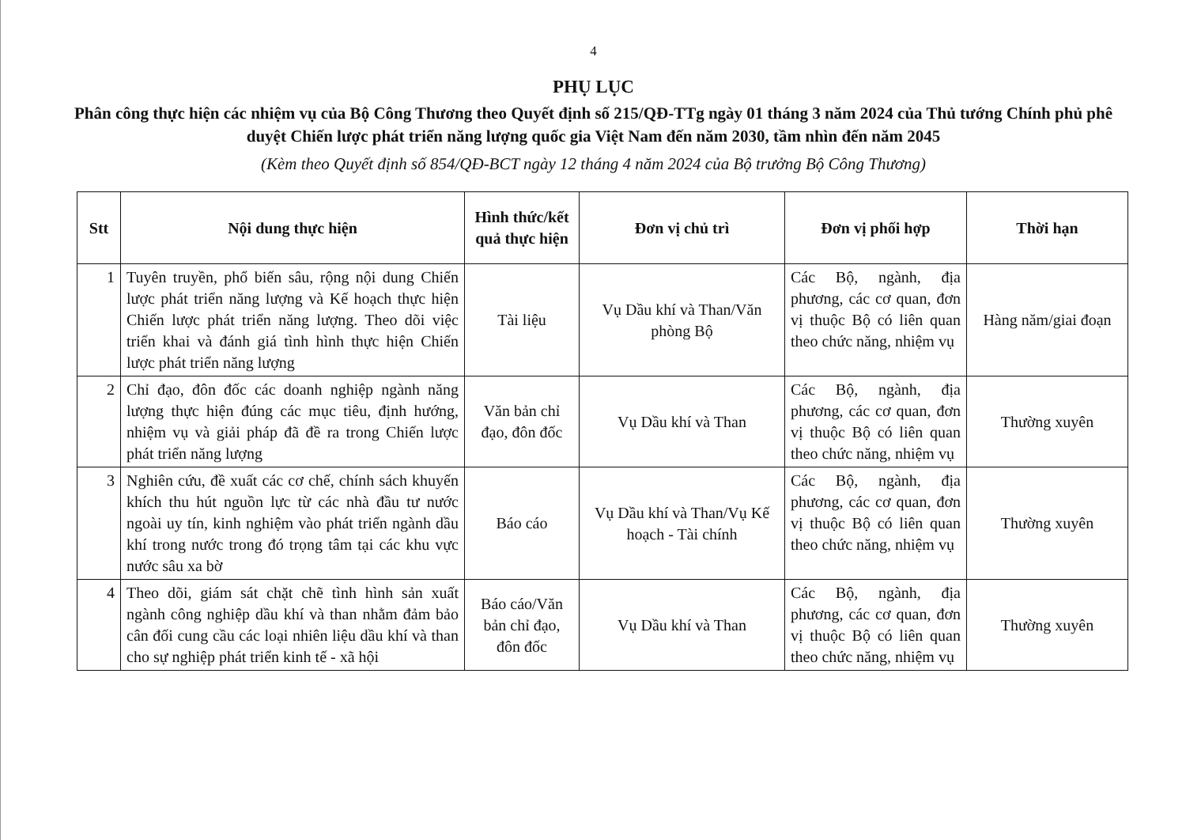4
PHỤ LỤC
Phân công thực hiện các nhiệm vụ của Bộ Công Thương theo Quyết định số 215/QĐ-TTg ngày 01 tháng 3 năm 2024 của Thủ tướng Chính phủ phê duyệt Chiến lược phát triển năng lượng quốc gia Việt Nam đến năm 2030, tầm nhìn đến năm 2045
(Kèm theo Quyết định số 854/QĐ-BCT ngày 12 tháng 4 năm 2024 của Bộ trưởng Bộ Công Thương)
| Stt | Nội dung thực hiện | Hình thức/kết quả thực hiện | Đơn vị chủ trì | Đơn vị phối hợp | Thời hạn |
| --- | --- | --- | --- | --- | --- |
| 1 | Tuyên truyền, phổ biến sâu, rộng nội dung Chiến lược phát triển năng lượng và Kế hoạch thực hiện Chiến lược phát triển năng lượng. Theo dõi việc triển khai và đánh giá tình hình thực hiện Chiến lược phát triển năng lượng | Tài liệu | Vụ Dầu khí và Than/Văn phòng Bộ | Các Bộ, ngành, địa phương, các cơ quan, đơn vị thuộc Bộ có liên quan theo chức năng, nhiệm vụ | Hàng năm/giai đoạn |
| 2 | Chỉ đạo, đôn đốc các doanh nghiệp ngành năng lượng thực hiện đúng các mục tiêu, định hướng, nhiệm vụ và giải pháp đã đề ra trong Chiến lược phát triển năng lượng | Văn bản chỉ đạo, đôn đốc | Vụ Dầu khí và Than | Các Bộ, ngành, địa phương, các cơ quan, đơn vị thuộc Bộ có liên quan theo chức năng, nhiệm vụ | Thường xuyên |
| 3 | Nghiên cứu, đề xuất các cơ chế, chính sách khuyến khích thu hút nguồn lực từ các nhà đầu tư nước ngoài uy tín, kinh nghiệm vào phát triển ngành dầu khí trong nước trong đó trọng tâm tại các khu vực nước sâu xa bờ | Báo cáo | Vụ Dầu khí và Than/Vụ Kế hoạch - Tài chính | Các Bộ, ngành, địa phương, các cơ quan, đơn vị thuộc Bộ có liên quan theo chức năng, nhiệm vụ | Thường xuyên |
| 4 | Theo dõi, giám sát chặt chẽ tình hình sản xuất ngành công nghiệp dầu khí và than nhằm đảm bảo cân đối cung cầu các loại nhiên liệu dầu khí và than cho sự nghiệp phát triển kinh tế - xã hội | Báo cáo/Văn bản chỉ đạo, đôn đốc | Vụ Dầu khí và Than | Các Bộ, ngành, địa phương, các cơ quan, đơn vị thuộc Bộ có liên quan theo chức năng, nhiệm vụ | Thường xuyên |